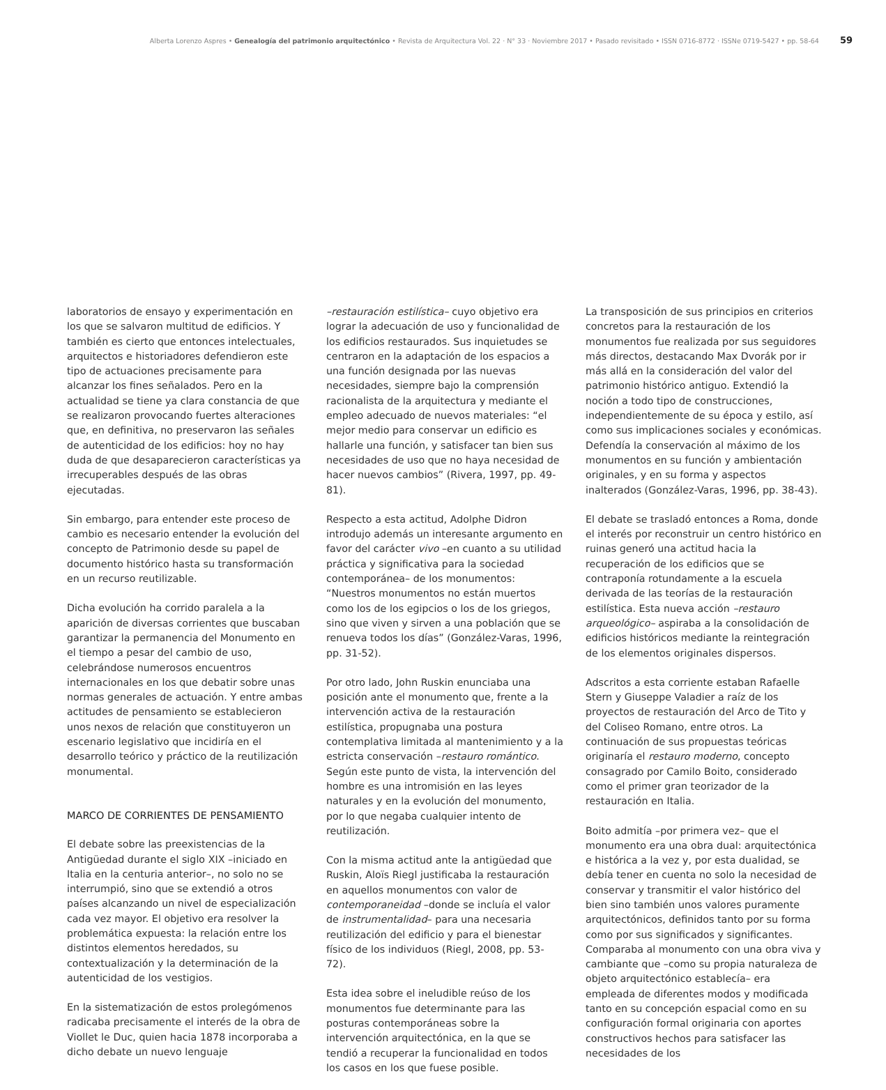Alberta Lorenzo Aspres • Genealogía del patrimonio arquitectónico • Revista de Arquitectura Vol. 22 · N° 33 · Noviembre 2017 • Pasado revisitado • ISSN 0716-8772 · ISSNe 0719-5427 • pp. 58-64 59
laboratorios de ensayo y experimentación en los que se salvaron multitud de edificios. Y también es cierto que entonces intelectuales, arquitectos e historiadores defendieron este tipo de actuaciones precisamente para alcanzar los fines señalados. Pero en la actualidad se tiene ya clara constancia de que se realizaron provocando fuertes alteraciones que, en definitiva, no preservaron las señales de autenticidad de los edificios: hoy no hay duda de que desaparecieron características ya irrecuperables después de las obras ejecutadas.
Sin embargo, para entender este proceso de cambio es necesario entender la evolución del concepto de Patrimonio desde su papel de documento histórico hasta su transformación en un recurso reutilizable.
Dicha evolución ha corrido paralela a la aparición de diversas corrientes que buscaban garantizar la permanencia del Monumento en el tiempo a pesar del cambio de uso, celebrándose numerosos encuentros internacionales en los que debatir sobre unas normas generales de actuación. Y entre ambas actitudes de pensamiento se establecieron unos nexos de relación que constituyeron un escenario legislativo que incidiría en el desarrollo teórico y práctico de la reutilización monumental.
MARCO DE CORRIENTES DE PENSAMIENTO
El debate sobre las preexistencias de la Antigüedad durante el siglo XIX –iniciado en Italia en la centuria anterior–, no solo no se interrumpió, sino que se extendió a otros países alcanzando un nivel de especialización cada vez mayor. El objetivo era resolver la problemática expuesta: la relación entre los distintos elementos heredados, su contextualización y la determinación de la autenticidad de los vestigios.
En la sistematización de estos prolegómenos radicaba precisamente el interés de la obra de Viollet le Duc, quien hacia 1878 incorporaba a dicho debate un nuevo lenguaje
–restauración estilística– cuyo objetivo era lograr la adecuación de uso y funcionalidad de los edificios restaurados. Sus inquietudes se centraron en la adaptación de los espacios a una función designada por las nuevas necesidades, siempre bajo la comprensión racionalista de la arquitectura y mediante el empleo adecuado de nuevos materiales: “el mejor medio para conservar un edificio es hallarle una función, y satisfacer tan bien sus necesidades de uso que no haya necesidad de hacer nuevos cambios” (Rivera, 1997, pp. 49-81).
Respecto a esta actitud, Adolphe Didron introdujo además un interesante argumento en favor del carácter vivo –en cuanto a su utilidad práctica y significativa para la sociedad contemporánea– de los monumentos: “Nuestros monumentos no están muertos como los de los egipcios o los de los griegos, sino que viven y sirven a una población que se renueva todos los días” (González-Varas, 1996, pp. 31-52).
Por otro lado, John Ruskin enunciaba una posición ante el monumento que, frente a la intervención activa de la restauración estilística, propugnaba una postura contemplativa limitada al mantenimiento y a la estricta conservación –restauro romántico. Según este punto de vista, la intervención del hombre es una intromisión en las leyes naturales y en la evolución del monumento, por lo que negaba cualquier intento de reutilización.
Con la misma actitud ante la antigüedad que Ruskin, Aloïs Riegl justificaba la restauración en aquellos monumentos con valor de contemporaneidad –donde se incluía el valor de instrumentalidad– para una necesaria reutilización del edificio y para el bienestar físico de los individuos (Riegl, 2008, pp. 53-72).
Esta idea sobre el ineludible reúso de los monumentos fue determinante para las posturas contemporáneas sobre la intervención arquitectónica, en la que se tendió a recuperar la funcionalidad en todos los casos en los que fuese posible.
La transposición de sus principios en criterios concretos para la restauración de los monumentos fue realizada por sus seguidores más directos, destacando Max Dvorák por ir más allá en la consideración del valor del patrimonio histórico antiguo. Extendió la noción a todo tipo de construcciones, independientemente de su época y estilo, así como sus implicaciones sociales y económicas. Defendía la conservación al máximo de los monumentos en su función y ambientación originales, y en su forma y aspectos inalterados (González-Varas, 1996, pp. 38-43).
El debate se trasladó entonces a Roma, donde el interés por reconstruir un centro histórico en ruinas generó una actitud hacia la recuperación de los edificios que se contraponía rotundamente a la escuela derivada de las teorías de la restauración estilística. Esta nueva acción –restauro arqueológico– aspiraba a la consolidación de edificios históricos mediante la reintegración de los elementos originales dispersos.
Adscritos a esta corriente estaban Rafaelle Stern y Giuseppe Valadier a raíz de los proyectos de restauración del Arco de Tito y del Coliseo Romano, entre otros. La continuación de sus propuestas teóricas originaría el restauro moderno, concepto consagrado por Camilo Boito, considerado como el primer gran teorizador de la restauración en Italia.
Boito admitía –por primera vez– que el monumento era una obra dual: arquitectónica e histórica a la vez y, por esta dualidad, se debía tener en cuenta no solo la necesidad de conservar y transmitir el valor histórico del bien sino también unos valores puramente arquitectónicos, definidos tanto por su forma como por sus significados y significantes. Comparaba al monumento con una obra viva y cambiante que –como su propia naturaleza de objeto arquitectónico establecía– era empleada de diferentes modos y modificada tanto en su concepción espacial como en su configuración formal originaria con aportes constructivos hechos para satisfacer las necesidades de los